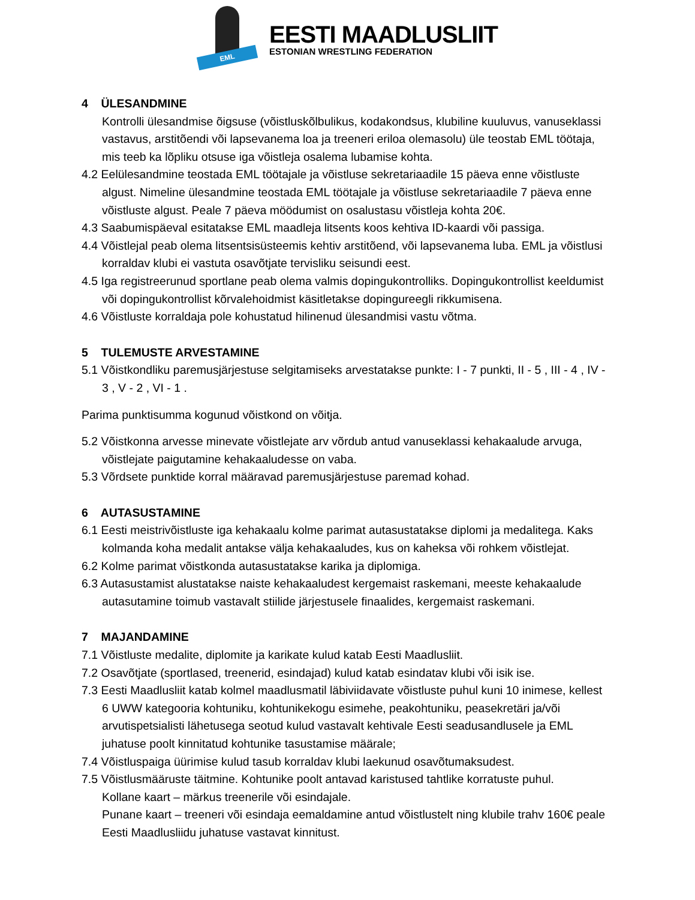EML
EESTI MAADLUSLIIT
ESTONIAN WRESTLING FEDERATION
4 ÜLESANDMINE
Kontrolli ülesandmise õigsuse (võistluskõlbulikus, kodakondsus, klubiline kuuluvus, vanuseklassi vastavus, arstitõendi või lapsevanema loa ja treeneri eriloa olemasolu) üle teostab EML töötaja, mis teeb ka lõpliku otsuse iga võistleja osalema lubamise kohta.
4.2 Eelülesandmine teostada EML töötajale ja võistluse sekretariaadile 15 päeva enne võistluste algust. Nimeline ülesandmine teostada EML töötajale ja võistluse sekretariaadile 7 päeva enne võistluste algust. Peale 7 päeva möödumist on osalustasu võistleja kohta 20€.
4.3 Saabumispäeval esitatakse EML maadleja litsents koos kehtiva ID-kaardi või passiga.
4.4 Võistlejal peab olema litsentsisüsteemis kehtiv arstitõend, või lapsevanema luba. EML ja võistlusi korraldav klubi ei vastuta osavõtjate tervisliku seisundi eest.
4.5 Iga registreerunud sportlane peab olema valmis dopingukontrolliks. Dopingukontrollist keeldumist või dopingukontrollist kõrvalehoidmist käsitletakse dopingureegli rikkumisena.
4.6 Võistluste korraldaja pole kohustatud hilinenud ülesandmisi vastu võtma.
5 TULEMUSTE ARVESTAMINE
5.1 Võistkondliku paremusjärjestuse selgitamiseks arvestatakse punkte: I - 7 punkti, II - 5 , III - 4 , IV - 3 , V - 2 , VI - 1 .
Parima punktisumma kogunud võistkond on võitja.
5.2 Võistkonna arvesse minevate võistlejate arv võrdub antud vanuseklassi kehakaalude arvuga, võistlejate paigutamine kehakaaludesse on vaba.
5.3 Võrdsete punktide korral määravad paremusjärjestuse paremad kohad.
6 AUTASUSTAMINE
6.1 Eesti meistrivõistluste iga kehakaalu kolme parimat autasustatakse diplomi ja medalitega. Kaks kolmanda koha medalit antakse välja kehakaaludes, kus on kaheksa või rohkem võistlejat.
6.2 Kolme parimat võistkonda autasustatakse karika ja diplomiga.
6.3 Autasustamist alustatakse naiste kehakaaludest kergemaist raskemani, meeste kehakaalude autasutamine toimub vastavalt stiilide järjestusele finaalides, kergemaist raskemani.
7 MAJANDAMINE
7.1 Võistluste medalite, diplomite ja karikate kulud katab Eesti Maadlusliit.
7.2 Osavõtjate (sportlased, treenerid, esindajad) kulud katab esindatav klubi või isik ise.
7.3 Eesti Maadlusliit katab kolmel maadlusmatil läbiviidavate võistluste puhul kuni 10 inimese, kellest 6 UWW kategooria kohtuniku, kohtunikekogu esimehe, peakohtuniku, peasekretäri ja/või arvutispetsialisti lähetusega seotud kulud vastavalt kehtivale Eesti seadusandlusele ja EML juhatuse poolt kinnitatud kohtunike tasustamise määrale;
7.4 Võistluspaiga üürimise kulud tasub korraldav klubi laekunud osavõtumaksudest.
7.5 Võistlusmääruste täitmine. Kohtunike poolt antavad karistused tahtlike korratuste puhul.
Kollane kaart – märkus treenerile või esindajale.
Punane kaart – treeneri või esindaja eemaldamine antud võistlustelt ning klubile trahv 160€ peale Eesti Maadlusliidu juhatuse vastavat kinnitust.